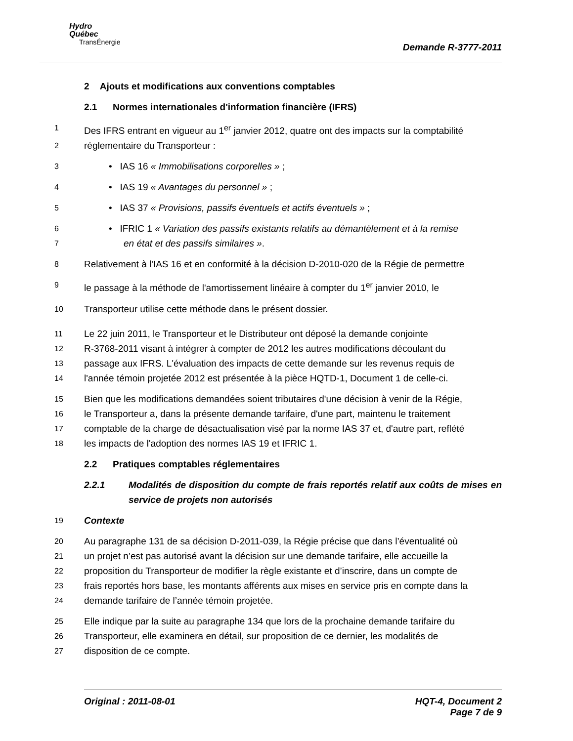Hydro
Québec
TransÉnergie
Demande R-3777-2011
2 Ajouts et modifications aux conventions comptables
2.1 Normes internationales d'information financière (IFRS)
1
Des IFRS entrant en vigueur au 1<sup>er</sup> janvier 2012, quatre ont des impacts sur la comptabilité
2
réglementaire du Transporteur :
3
• IAS 16 « Immobilisations corporelles » ;
4
• IAS 19 « Avantages du personnel » ;
5
• IAS 37 « Provisions, passifs éventuels et actifs éventuels » ;
6
• IFRIC 1 « Variation des passifs existants relatifs au démantèlement et à la remise
7
en état et des passifs similaires ».
8
Relativement à l'IAS 16 et en conformité à la décision D-2010-020 de la Régie de permettre
9
le passage à la méthode de l'amortissement linéaire à compter du 1<sup>er</sup> janvier 2010, le
10
Transporteur utilise cette méthode dans le présent dossier.
11
Le 22 juin 2011, le Transporteur et le Distributeur ont déposé la demande conjointe
12
R-3768-2011 visant à intégrer à compter de 2012 les autres modifications découlant du
13
passage aux IFRS. L'évaluation des impacts de cette demande sur les revenus requis de
14
l'année témoin projetée 2012 est présentée à la pièce HQTD-1, Document 1 de celle-ci.
15
Bien que les modifications demandées soient tributaires d'une décision à venir de la Régie,
16
le Transporteur a, dans la présente demande tarifaire, d'une part, maintenu le traitement
17
comptable de la charge de désactualisation visé par la norme IAS 37 et, d'autre part, reflété
18
les impacts de l'adoption des normes IAS 19 et IFRIC 1.
2.2 Pratiques comptables réglementaires
2.2.1 Modalités de disposition du compte de frais reportés relatif aux coûts de mises en service de projets non autorisés
19
Contexte
20
Au paragraphe 131 de sa décision D-2011-039, la Régie précise que dans l’éventualité où
21
un projet n’est pas autorisé avant la décision sur une demande tarifaire, elle accueille la
22
proposition du Transporteur de modifier la règle existante et d’inscrire, dans un compte de
23
frais reportés hors base, les montants afférents aux mises en service pris en compte dans la
24
demande tarifaire de l’année témoin projetée.
25
Elle indique par la suite au paragraphe 134 que lors de la prochaine demande tarifaire du
26
Transporteur, elle examinera en détail, sur proposition de ce dernier, les modalités de
27
disposition de ce compte.
Original : 2011-08-01 HQT-4, Document 2
Page 7 de 9